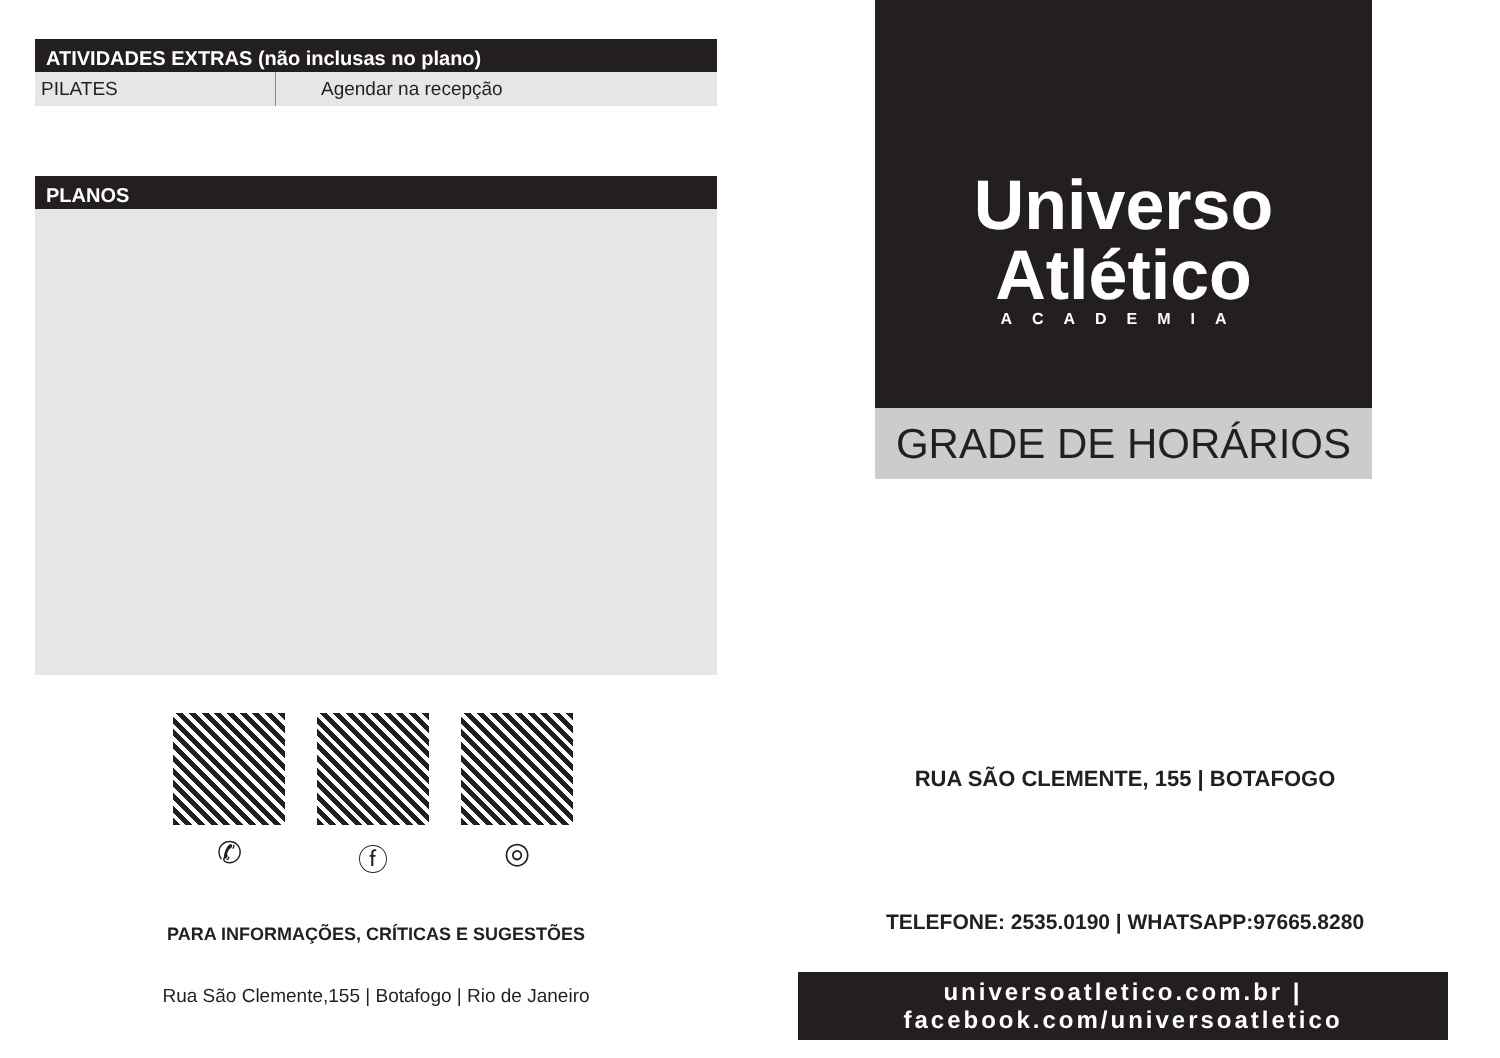ATIVIDADES EXTRAS (não inclusas no plano)
| PILATES | Agendar na recepção |
PLANOS
✆ ⓕ ◎
PARA INFORMAÇÕES, CRÍTICAS E SUGESTÕES
Rua São Clemente,155 | Botafogo | Rio de Janeiro
Universo
Atlético
ACADEMIA
GRADE DE HORÁRIOS
RUA SÃO CLEMENTE, 155 | BOTAFOGO
TELEFONE: 2535.0190 | WHATSAPP:97665.8280
universoatletico.com.br | facebook.com/universoatletico